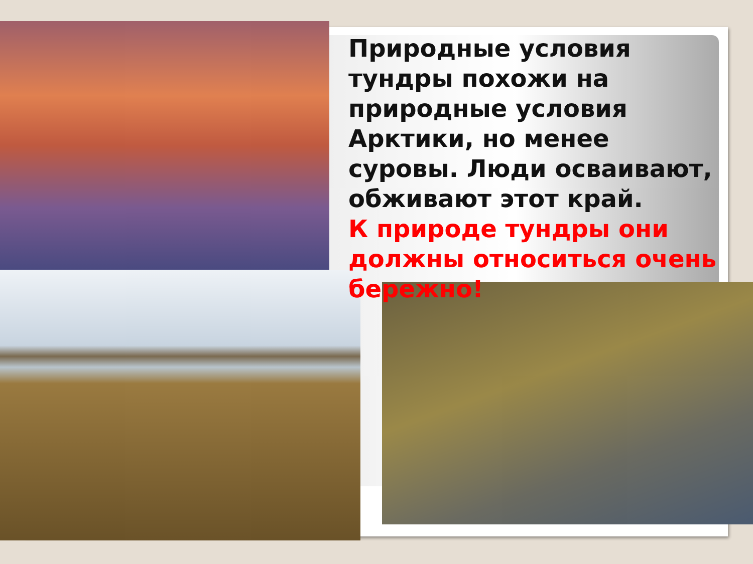Природные условия тундры похожи на природные условия Арктики, но менее суровы. Люди осваивают, обживают этот край.
К природе тундры они должны относиться очень бережно!